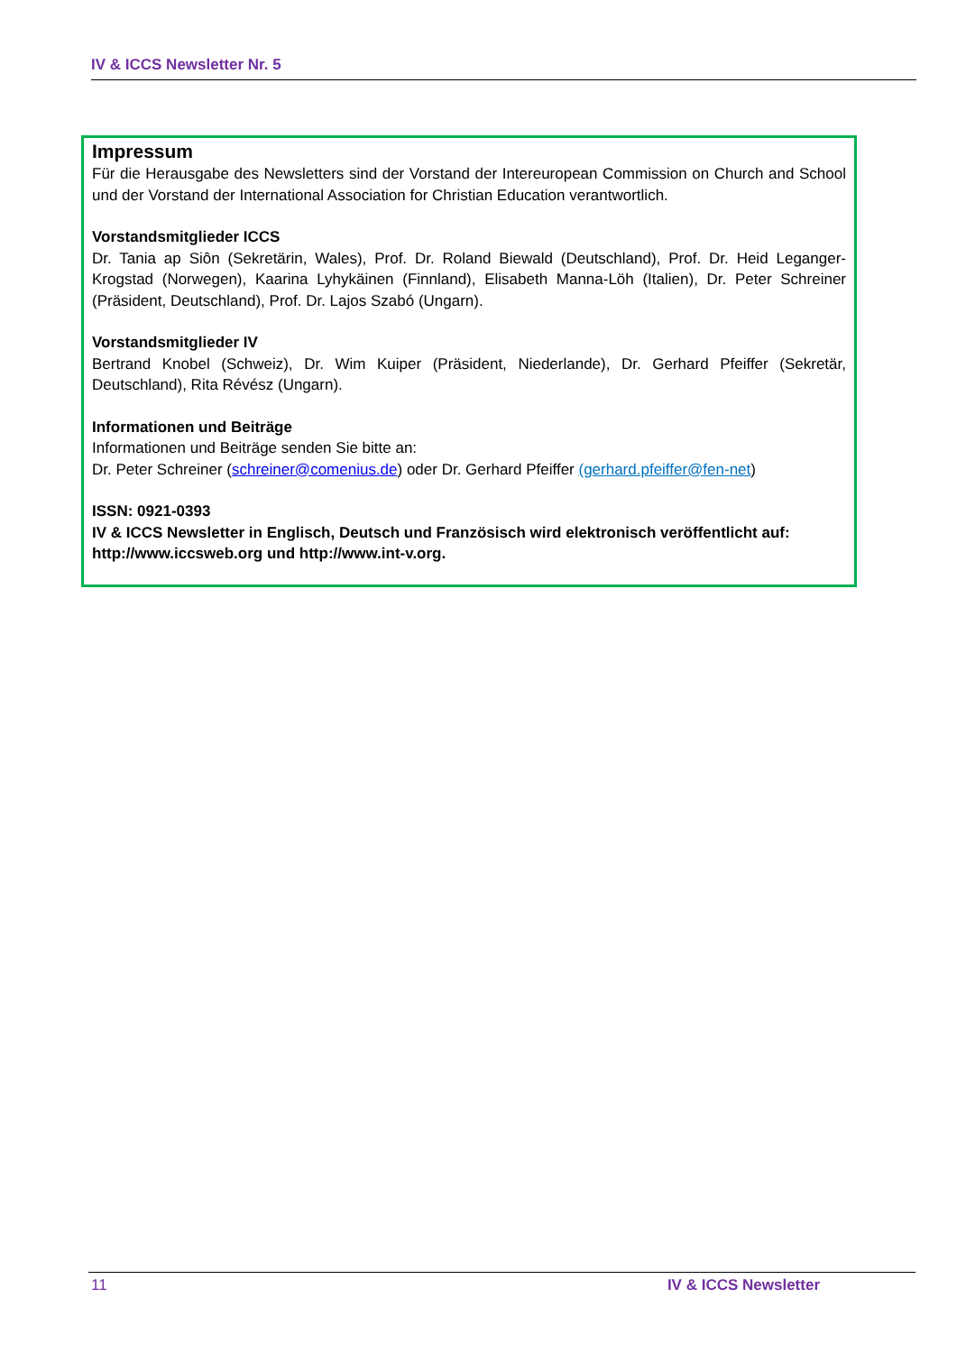IV & ICCS Newsletter Nr. 5
Impressum
Für die Herausgabe des Newsletters sind der Vorstand der Intereuropean Commission on Church and School und der Vorstand der International Association for Christian Education verantwortlich.
Vorstandsmitglieder ICCS
Dr. Tania ap Siôn (Sekretärin, Wales), Prof. Dr. Roland Biewald (Deutschland), Prof. Dr. Heid Leganger-Krogstad (Norwegen), Kaarina Lyhykäinen (Finnland), Elisabeth Manna-Löh (Italien), Dr. Peter Schreiner (Präsident, Deutschland), Prof. Dr. Lajos Szabó (Ungarn).
Vorstandsmitglieder IV
Bertrand Knobel (Schweiz), Dr. Wim Kuiper (Präsident, Niederlande), Dr. Gerhard Pfeiffer (Sekretär, Deutschland), Rita Révész (Ungarn).
Informationen und Beiträge
Informationen und Beiträge senden Sie bitte an:
Dr. Peter Schreiner (schreiner@comenius.de) oder Dr. Gerhard Pfeiffer (gerhard.pfeiffer@fen-net)
ISSN: 0921-0393
IV & ICCS Newsletter in Englisch, Deutsch und Französisch wird elektronisch veröffentlicht auf: http://www.iccsweb.org und http://www.int-v.org.
11 IV & ICCS Newsletter